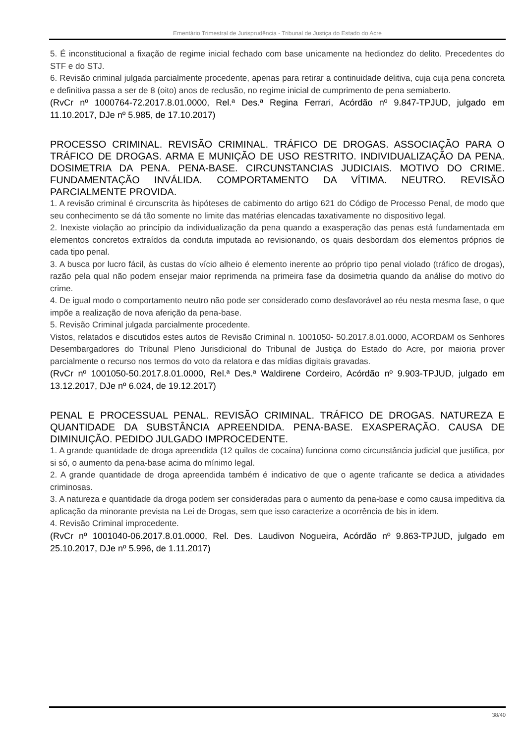Ementário Trimestral de Jurisprudência - Tribunal de Justiça do Estado do Acre
5. É inconstitucional a fixação de regime inicial fechado com base unicamente na hediondez do delito. Precedentes do STF e do STJ.
6. Revisão criminal julgada parcialmente procedente, apenas para retirar a continuidade delitiva, cuja cuja pena concreta e definitiva passa a ser de 8 (oito) anos de reclusão, no regime inicial de cumprimento de pena semiaberto.
(RvCr nº 1000764-72.2017.8.01.0000, Rel.ª Des.ª Regina Ferrari, Acórdão nº 9.847-TPJUD, julgado em 11.10.2017, DJe nº 5.985, de 17.10.2017)
PROCESSO CRIMINAL. REVISÃO CRIMINAL. TRÁFICO DE DROGAS. ASSOCIAÇÃO PARA O TRÁFICO DE DROGAS. ARMA E MUNIÇÃO DE USO RESTRITO. INDIVIDUALIZAÇÃO DA PENA. DOSIMETRIA DA PENA. PENA-BASE. CIRCUNSTANCIAS JUDICIAIS. MOTIVO DO CRIME. FUNDAMENTAÇÃO INVÁLIDA. COMPORTAMENTO DA VÍTIMA. NEUTRO. REVISÃO PARCIALMENTE PROVIDA.
1. A revisão criminal é circunscrita às hipóteses de cabimento do artigo 621 do Código de Processo Penal, de modo que seu conhecimento se dá tão somente no limite das matérias elencadas taxativamente no dispositivo legal.
2. Inexiste violação ao princípio da individualização da pena quando a exasperação das penas está fundamentada em elementos concretos extraídos da conduta imputada ao revisionando, os quais desbordam dos elementos próprios de cada tipo penal.
3. A busca por lucro fácil, às custas do vício alheio é elemento inerente ao próprio tipo penal violado (tráfico de drogas), razão pela qual não podem ensejar maior reprimenda na primeira fase da dosimetria quando da análise do motivo do crime.
4. De igual modo o comportamento neutro não pode ser considerado como desfavorável ao réu nesta mesma fase, o que impõe a realização de nova aferição da pena-base.
5. Revisão Criminal julgada parcialmente procedente.
Vistos, relatados e discutidos estes autos de Revisão Criminal n. 1001050- 50.2017.8.01.0000, ACORDAM os Senhores Desembargadores do Tribunal Pleno Jurisdicional do Tribunal de Justiça do Estado do Acre, por maioria prover parcialmente o recurso nos termos do voto da relatora e das mídias digitais gravadas.
(RvCr nº 1001050-50.2017.8.01.0000, Rel.ª Des.ª Waldirene Cordeiro, Acórdão nº 9.903-TPJUD, julgado em 13.12.2017, DJe nº 6.024, de 19.12.2017)
PENAL E PROCESSUAL PENAL. REVISÃO CRIMINAL. TRÁFICO DE DROGAS. NATUREZA E QUANTIDADE DA SUBSTÂNCIA APREENDIDA. PENA-BASE. EXASPERAÇÃO. CAUSA DE DIMINUIÇÃO. PEDIDO JULGADO IMPROCEDENTE.
1. A grande quantidade de droga apreendida (12 quilos de cocaína) funciona como circunstância judicial que justifica, por si só, o aumento da pena-base acima do mínimo legal.
2. A grande quantidade de droga apreendida também é indicativo de que o agente traficante se dedica a atividades criminosas.
3. A natureza e quantidade da droga podem ser consideradas para o aumento da pena-base e como causa impeditiva da aplicação da minorante prevista na Lei de Drogas, sem que isso caracterize a ocorrência de bis in idem.
4. Revisão Criminal improcedente.
(RvCr nº 1001040-06.2017.8.01.0000, Rel. Des. Laudivon Nogueira, Acórdão nº 9.863-TPJUD, julgado em 25.10.2017, DJe nº 5.996, de 1.11.2017)
38/40